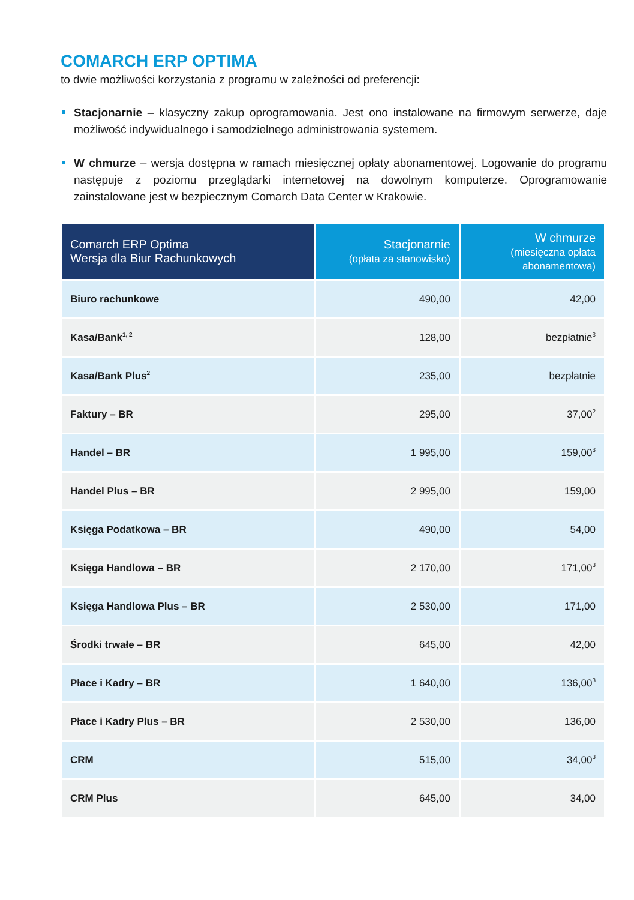COMARCH ERP OPTIMA
to dwie możliwości korzystania z programu w zależności od preferencji:
Stacjonarnie – klasyczny zakup oprogramowania. Jest ono instalowane na firmowym serwerze, daje możliwość indywidualnego i samodzielnego administrowania systemem.
W chmurze – wersja dostępna w ramach miesięcznej opłaty abonamentowej. Logowanie do programu następuje z poziomu przeglądarki internetowej na dowolnym komputerze. Oprogramowanie zainstalowane jest w bezpiecznym Comarch Data Center w Krakowie.
| Comarch ERP Optima Wersja dla Biur Rachunkowych | Stacjonarnie (opłata za stanowisko) | W chmurze (miesięczna opłata abonamentowa) |
| --- | --- | --- |
| Biuro rachunkowe | 490,00 | 42,00 |
| Kasa/Bank<sup>1, 2</sup> | 128,00 | bezpłatnie<sup>3</sup> |
| Kasa/Bank Plus<sup>2</sup> | 235,00 | bezpłatnie |
| Faktury – BR | 295,00 | 37,00<sup>2</sup> |
| Handel – BR | 1 995,00 | 159,00<sup>3</sup> |
| Handel Plus – BR | 2 995,00 | 159,00 |
| Księga Podatkowa – BR | 490,00 | 54,00 |
| Księga Handlowa – BR | 2 170,00 | 171,00<sup>3</sup> |
| Księga Handlowa Plus – BR | 2 530,00 | 171,00 |
| Środki trwałe – BR | 645,00 | 42,00 |
| Płace i Kadry – BR | 1 640,00 | 136,00<sup>3</sup> |
| Płace i Kadry Plus – BR | 2 530,00 | 136,00 |
| CRM | 515,00 | 34,00<sup>3</sup> |
| CRM Plus | 645,00 | 34,00 |